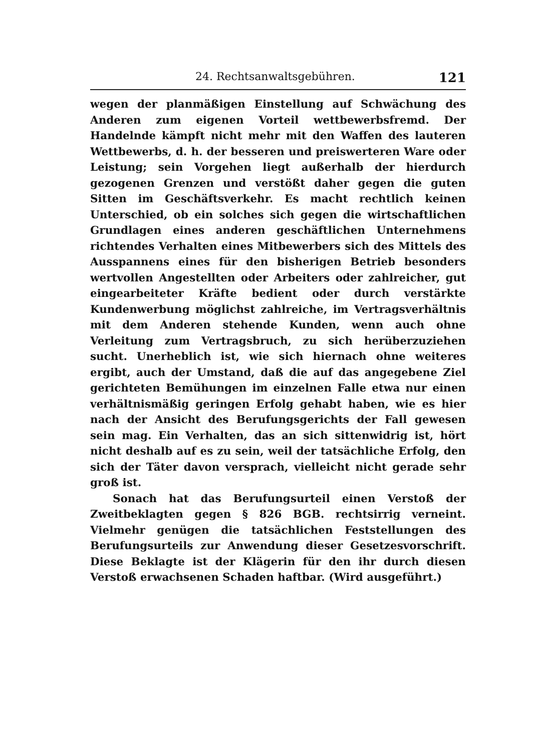24. Rechtsanwaltsgebühren. 121
wegen der planmäßigen Einstellung auf Schwächung des Anderen zum eigenen Vorteil wettbewerbsfremd. Der Handelnde kämpft nicht mehr mit den Waffen des lauteren Wettbewerbs, d. h. der besseren und preiswerteren Ware oder Leistung; sein Vorgehen liegt außerhalb der hierdurch gezogenen Grenzen und verstößt daher gegen die guten Sitten im Geschäftsverkehr. Es macht rechtlich keinen Unterschied, ob ein solches sich gegen die wirtschaftlichen Grundlagen eines anderen geschäftlichen Unternehmens richtendes Verhalten eines Mitbewerbers sich des Mittels des Ausspannens eines für den bisherigen Betrieb besonders wertvollen Angestellten oder Arbeiters oder zahlreicher, gut eingearbeiteter Kräfte bedient oder durch verstärkte Kundenwerbung möglichst zahlreiche, im Vertragsverhältnis mit dem Anderen stehende Kunden, wenn auch ohne Verleitung zum Vertragsbruch, zu sich herüberzuziehen sucht. Unerheblich ist, wie sich hiernach ohne weiteres ergibt, auch der Umstand, daß die auf das angegebene Ziel gerichteten Bemühungen im einzelnen Falle etwa nur einen verhältnismäßig geringen Erfolg gehabt haben, wie es hier nach der Ansicht des Berufungsgerichts der Fall gewesen sein mag. Ein Verhalten, das an sich sittenwidrig ist, hört nicht deshalb auf es zu sein, weil der tatsächliche Erfolg, den sich der Täter davon versprach, vielleicht nicht gerade sehr groß ist.
Sonach hat das Berufungsurteil einen Verstoß der Zweitbeklagten gegen § 826 BGB. rechtsirrig verneint. Vielmehr genügen die tatsächlichen Feststellungen des Berufungsurteils zur Anwendung dieser Gesetzesvorschrift. Diese Beklagte ist der Klägerin für den ihr durch diesen Verstoß erwachsenen Schaden haftbar. (Wird ausgeführt.)